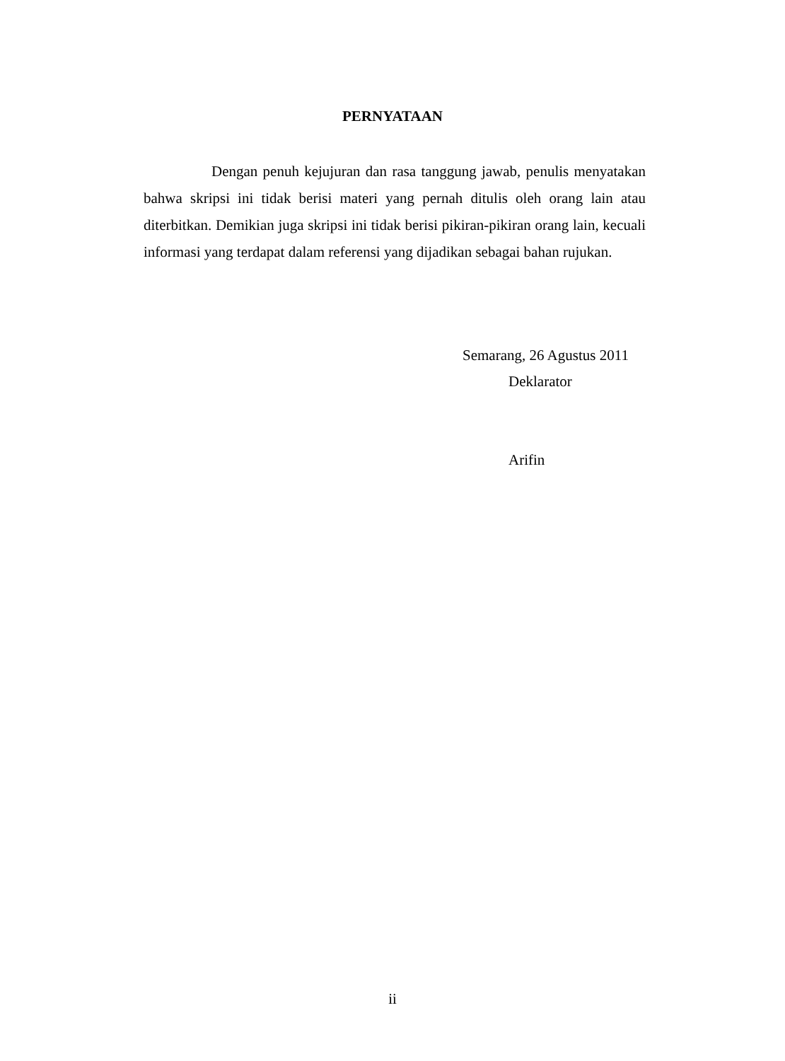PERNYATAAN
Dengan penuh kejujuran dan rasa tanggung jawab, penulis menyatakan bahwa skripsi ini tidak berisi materi yang pernah ditulis oleh orang lain atau diterbitkan. Demikian juga skripsi ini tidak berisi pikiran-pikiran orang lain, kecuali informasi yang terdapat dalam referensi yang dijadikan sebagai bahan rujukan.
Semarang, 26 Agustus 2011
Deklarator
Arifin
ii